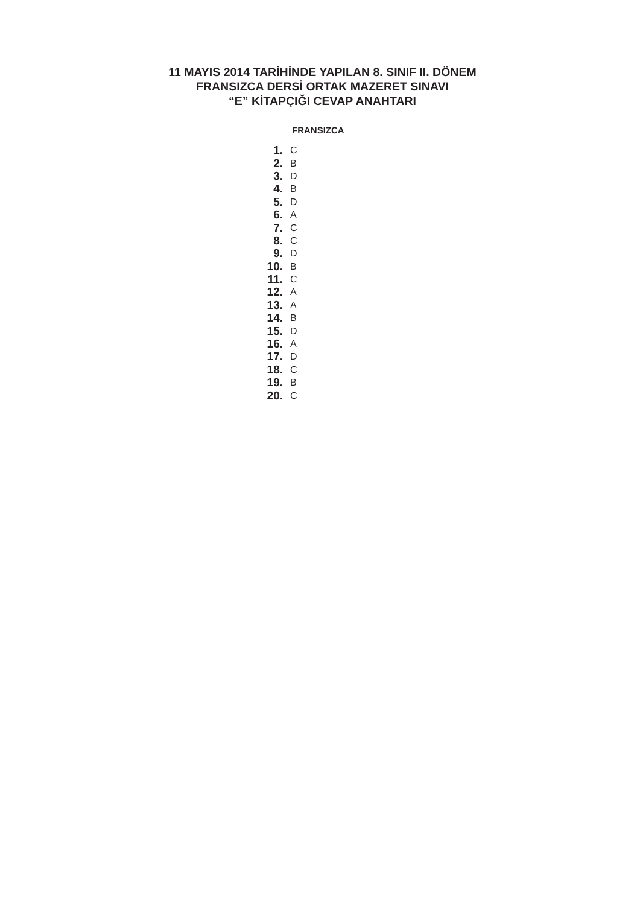11 MAYIS 2014 TARİHİNDE YAPILAN 8. SINIF II. DÖNEM
FRANSIZCA DERSİ ORTAK MAZERET SINAVI
“E” KİTAPÇIĞI CEVAP ANAHTARI
FRANSIZCA
| 1. | C |
| 2. | B |
| 3. | D |
| 4. | B |
| 5. | D |
| 6. | A |
| 7. | C |
| 8. | C |
| 9. | D |
| 10. | B |
| 11. | C |
| 12. | A |
| 13. | A |
| 14. | B |
| 15. | D |
| 16. | A |
| 17. | D |
| 18. | C |
| 19. | B |
| 20. | C |